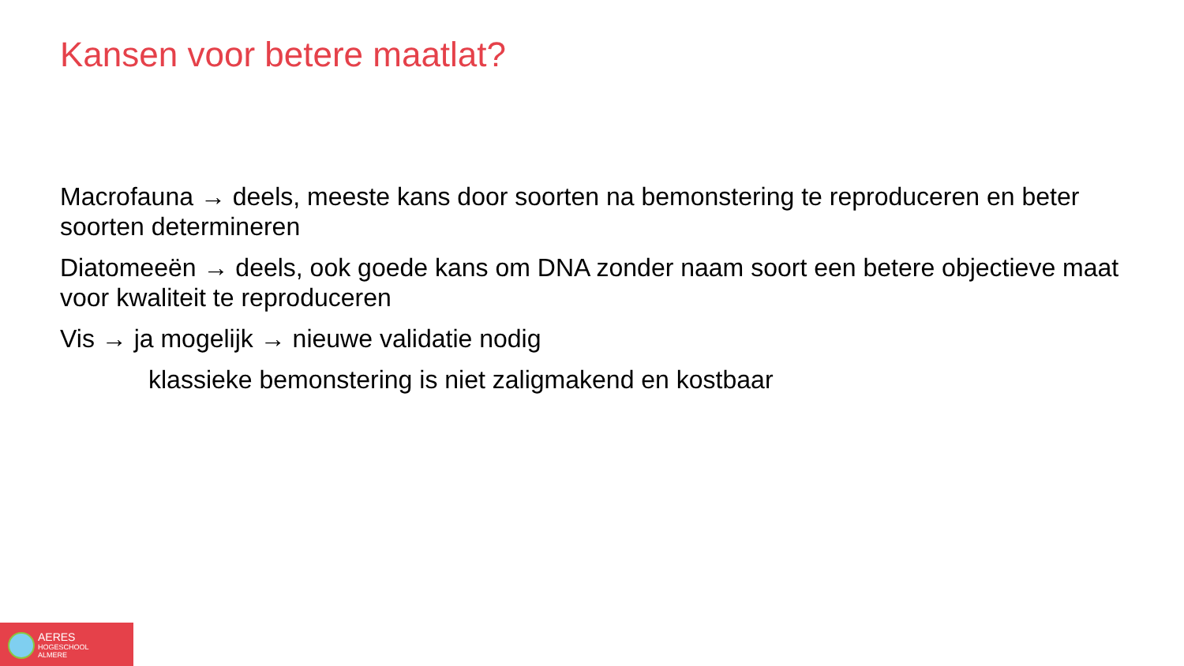Kansen voor betere maatlat?
Macrofauna → deels, meeste kans door soorten na bemonstering te reproduceren en beter soorten determineren
Diatomeeën → deels, ook goede kans om DNA zonder naam soort een betere objectieve maat voor kwaliteit te reproduceren
Vis → ja mogelijk → nieuwe validatie nodig
klassieke bemonstering is niet zaligmakend en kostbaar
AERES
HOGESCHOOL
ALMERE